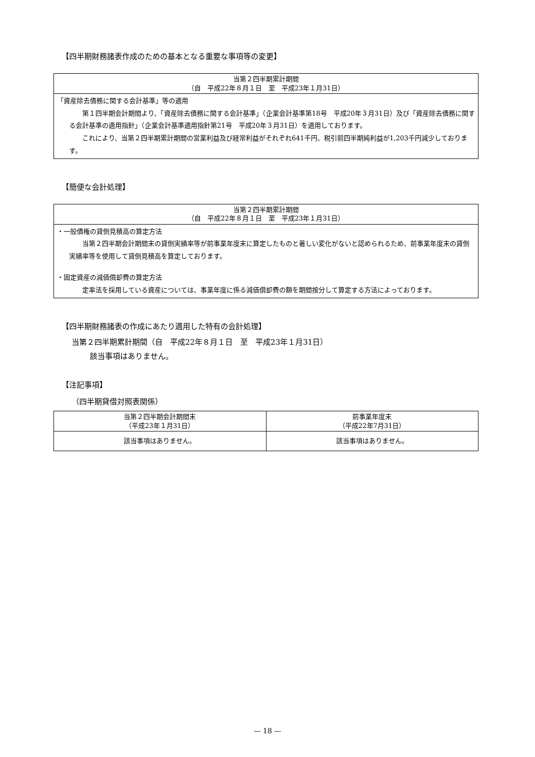【四半期財務諸表作成のための基本となる重要な事項等の変更】
| 当第２四半期累計期間 （自 平成22年８月１日 至 平成23年１月31日） |
| --- |
| 「資産除去債務に関する会計基準」等の適用 第１四半期会計期間より、「資産除去債務に関する会計基準」（企業会計基準第18号 平成20年３月31日）及び「資産除去債務に関する会計基準の適用指針」（企業会計基準適用指針第21号 平成20年３月31日）を適用しております。 これにより、当第２四半期累計期間の営業利益及び経常利益がそれぞれ641千円、税引前四半期純利益が1,203千円減少しております。 |
【簡便な会計処理】
| 当第２四半期累計期間 （自 平成22年８月１日 至 平成23年１月31日） |
| --- |
| ・一般債権の貸倒見積高の算定方法 当第２四半期会計期間末の貸倒実績率等が前事業年度末に算定したものと著しい変化がないと認められるため、前事業年度末の貸倒実績率等を使用して貸倒見積高を算定しております。 ・固定資産の減価償却費の算定方法 定率法を採用している資産については、事業年度に係る減価償却費の額を期間按分して算定する方法によっております。 |
【四半期財務諸表の作成にあたり適用した特有の会計処理】
当第２四半期累計期間（自　平成22年８月１日　至　平成23年１月31日）
該当事項はありません。
【注記事項】
（四半期貸借対照表関係）
| 当第２四半期会計期間末 （平成23年１月31日） | 前事業年度末 （平成22年7月31日） |
| --- | --- |
| 該当事項はありません。 | 該当事項はありません。 |
— 18 —